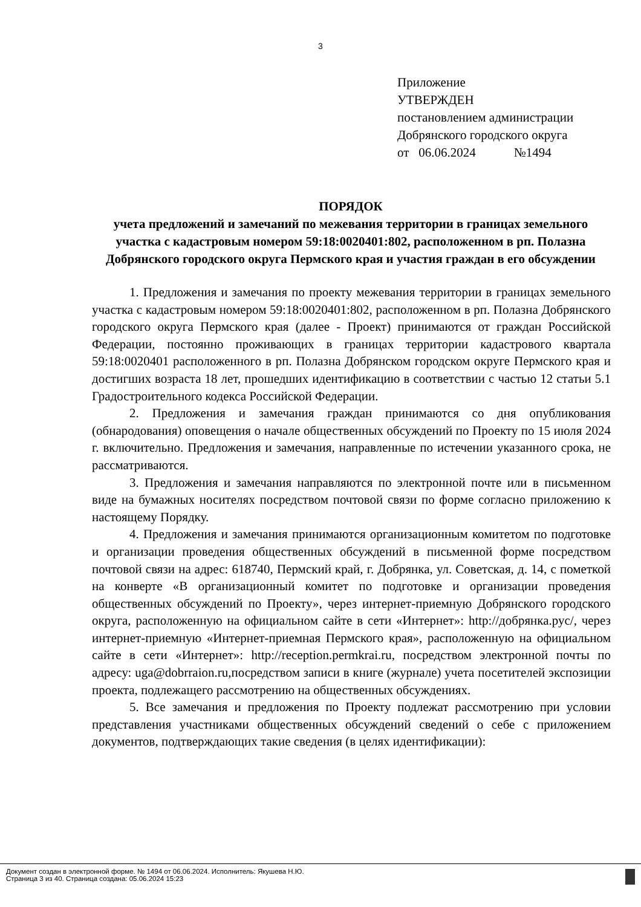3
Приложение
УТВЕРЖДЕН
постановлением администрации
Добрянского городского округа
от 06.06.2024 №1494
ПОРЯДОК
учета предложений и замечаний по межевания территории в границах земельного участка с кадастровым номером 59:18:0020401:802, расположенном в рп. Полазна Добрянского городского округа Пермского края и участия граждан в его обсуждении
1. Предложения и замечания по проекту межевания территории в границах земельного участка с кадастровым номером 59:18:0020401:802, расположенном в рп. Полазна Добрянского городского округа Пермского края (далее - Проект) принимаются от граждан Российской Федерации, постоянно проживающих в границах территории кадастрового квартала 59:18:0020401 расположенного в рп. Полазна Добрянском городском округе Пермского края и достигших возраста 18 лет, прошедших идентификацию в соответствии с частью 12 статьи 5.1 Градостроительного кодекса Российской Федерации.
2. Предложения и замечания граждан принимаются со дня опубликования (обнародования) оповещения о начале общественных обсуждений по Проекту по 15 июля 2024 г. включительно. Предложения и замечания, направленные по истечении указанного срока, не рассматриваются.
3. Предложения и замечания направляются по электронной почте или в письменном виде на бумажных носителях посредством почтовой связи по форме согласно приложению к настоящему Порядку.
4. Предложения и замечания принимаются организационным комитетом по подготовке и организации проведения общественных обсуждений в письменной форме посредством почтовой связи на адрес: 618740, Пермский край, г. Добрянка, ул. Советская, д. 14, с пометкой на конверте «В организационный комитет по подготовке и организации проведения общественных обсуждений по Проекту», через интернет-приемную Добрянского городского округа, расположенную на официальном сайте в сети «Интернет»: http://добрянка.рус/, через интернет-приемную «Интернет-приемная Пермского края», расположенную на официальном сайте в сети «Интернет»: http://reception.permkrai.ru, посредством электронной почты по адресу: uga@dobrraion.ru,посредством записи в книге (журнале) учета посетителей экспозиции проекта, подлежащего рассмотрению на общественных обсуждениях.
5. Все замечания и предложения по Проекту подлежат рассмотрению при условии представления участниками общественных обсуждений сведений о себе с приложением документов, подтверждающих такие сведения (в целях идентификации):
Документ создан в электронной форме. № 1494 от 06.06.2024. Исполнитель: Якушева Н.Ю.
Страница 3 из 40. Страница создана: 05.06.2024 15:23